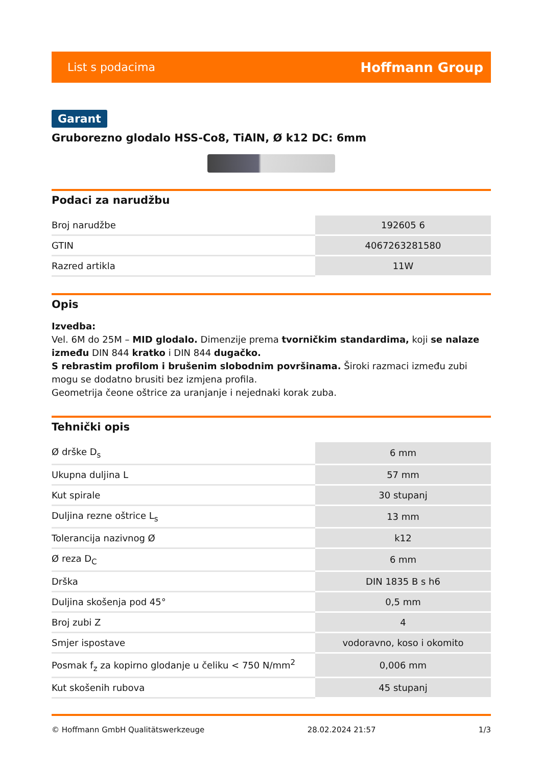List s podacima Hoffmann Group
Garant
Gruborezno glodalo HSS-Co8, TiAlN, Ø k12 DC: 6mm
Podaci za narudžbu
| Broj narudžbe | 192605 6 |
| GTIN | 4067263281580 |
| Razred artikla | 11W |
Opis
Izvedba:
Vel. 6M do 25M – MID glodalo. Dimenzije prema tvorničkim standardima, koji se nalaze između DIN 844 kratko i DIN 844 dugačko.
S rebrastim profilom i brušenim slobodnim površinama. Široki razmaci između zubi mogu se dodatno brusiti bez izmjena profila.
Geometrija čeone oštrice za uranjanje i nejednaki korak zuba.
Tehnički opis
| Ø drške D<sub>s</sub> | 6 mm |
| Ukupna duljina L | 57 mm |
| Kut spirale | 30 stupanj |
| Duljina rezne oštrice L<sub>s</sub> | 13 mm |
| Tolerancija nazivnog Ø | k12 |
| Ø reza D<sub>C</sub> | 6 mm |
| Drška | DIN 1835 B s h6 |
| Duljina skošenja pod 45° | 0,5 mm |
| Broj zubi Z | 4 |
| Smjer ispostave | vodoravno, koso i okomito |
| Posmak f<sub>z</sub> za kopirno glodanje u čeliku < 750 N/mm<sup>2</sup> | 0,006 mm |
| Kut skošenih rubova | 45 stupanj |
© Hoffmann GmbH Qualitätswerkzeuge 28.02.2024 21:57 1/3